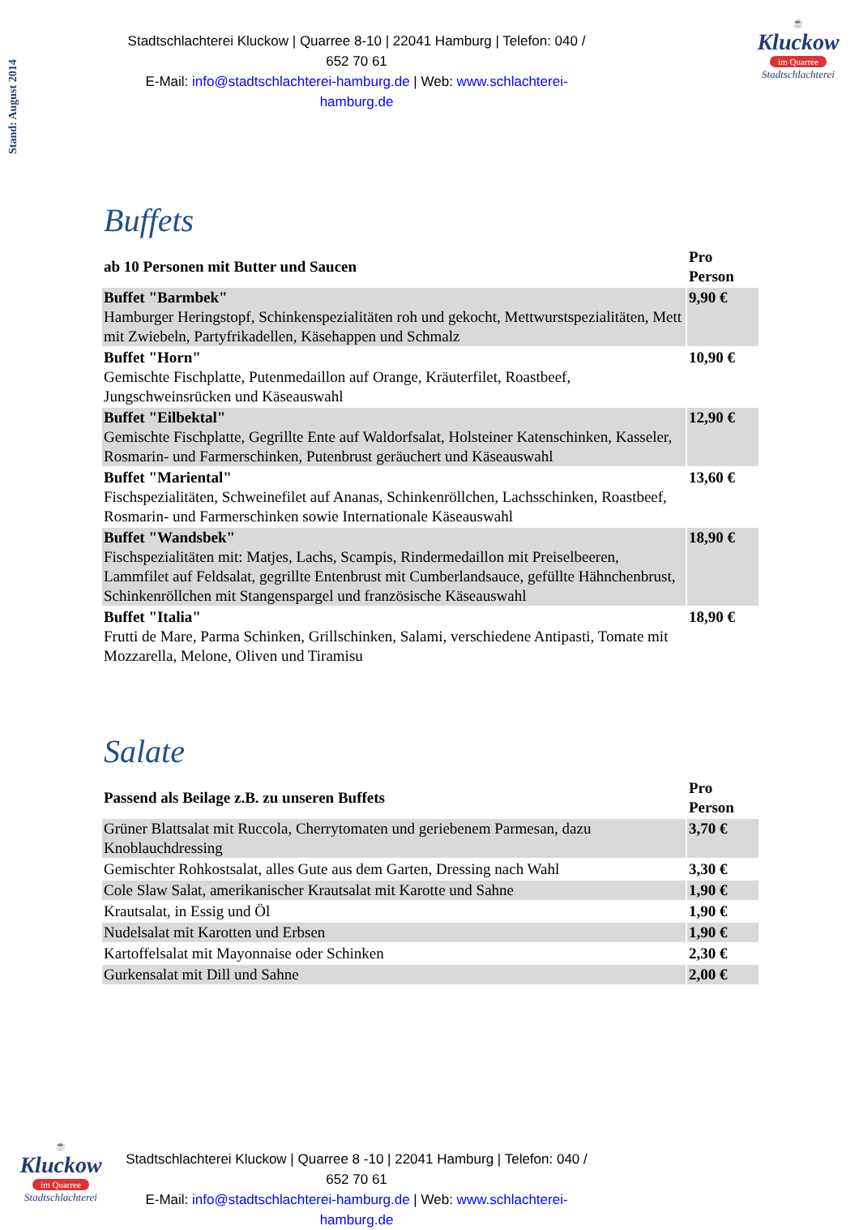Stand: August 2014
☕
Kluckow
im Quarree
Stadtschlachterei
Stadtschlachterei Kluckow | Quarree 8-10 | 22041 Hamburg | Telefon: 040 / 652 70 61
E-Mail: info@stadtschlachterei-hamburg.de | Web: www.schlachterei-hamburg.de
Buffets
| ab 10 Personen mit Butter und Saucen | Pro Person |
| --- | --- |
| Buffet "Barmbek" Hamburger Heringstopf, Schinkenspezialitäten roh und gekocht, Mettwurstspezialitäten, Mett mit Zwiebeln, Partyfrikadellen, Käsehappen und Schmalz | 9,90 € |
| Buffet "Horn" Gemischte Fischplatte, Putenmedaillon auf Orange, Kräuterfilet, Roastbeef, Jungschweinsrücken und Käseauswahl | 10,90 € |
| Buffet "Eilbektal" Gemischte Fischplatte, Gegrillte Ente auf Waldorfsalat, Holsteiner Katenschinken, Kasseler, Rosmarin- und Farmerschinken, Putenbrust geräuchert und Käseauswahl | 12,90 € |
| Buffet "Mariental" Fischspezialitäten, Schweinefilet auf Ananas, Schinkenröllchen, Lachsschinken, Roastbeef, Rosmarin- und Farmerschinken sowie Internationale Käseauswahl | 13,60 € |
| Buffet "Wandsbek" Fischspezialitäten mit: Matjes, Lachs, Scampis, Rindermedaillon mit Preiselbeeren, Lammfilet auf Feldsalat, gegrillte Entenbrust mit Cumberlandsauce, gefüllte Hähnchenbrust, Schinkenröllchen mit Stangenspargel und französische Käseauswahl | 18,90 € |
| Buffet "Italia" Frutti de Mare, Parma Schinken, Grillschinken, Salami, verschiedene Antipasti, Tomate mit Mozzarella, Melone, Oliven und Tiramisu | 18,90 € |
Salate
| Passend als Beilage z.B. zu unseren Buffets | Pro Person |
| --- | --- |
| Grüner Blattsalat mit Ruccola, Cherrytomaten und geriebenem Parmesan, dazu Knoblauchdressing | 3,70 € |
| Gemischter Rohkostsalat, alles Gute aus dem Garten, Dressing nach Wahl | 3,30 € |
| Cole Slaw Salat, amerikanischer Krautsalat mit Karotte und Sahne | 1,90 € |
| Krautsalat, in Essig und Öl | 1,90 € |
| Nudelsalat mit Karotten und Erbsen | 1,90 € |
| Kartoffelsalat mit Mayonnaise oder Schinken | 2,30 € |
| Gurkensalat mit Dill und Sahne | 2,00 € |
☕
Kluckow
im Quarree
Stadtschlachterei
Stadtschlachterei Kluckow | Quarree 8 -10 | 22041 Hamburg | Telefon: 040 / 652 70 61
E-Mail: info@stadtschlachterei-hamburg.de | Web: www.schlachterei-hamburg.de